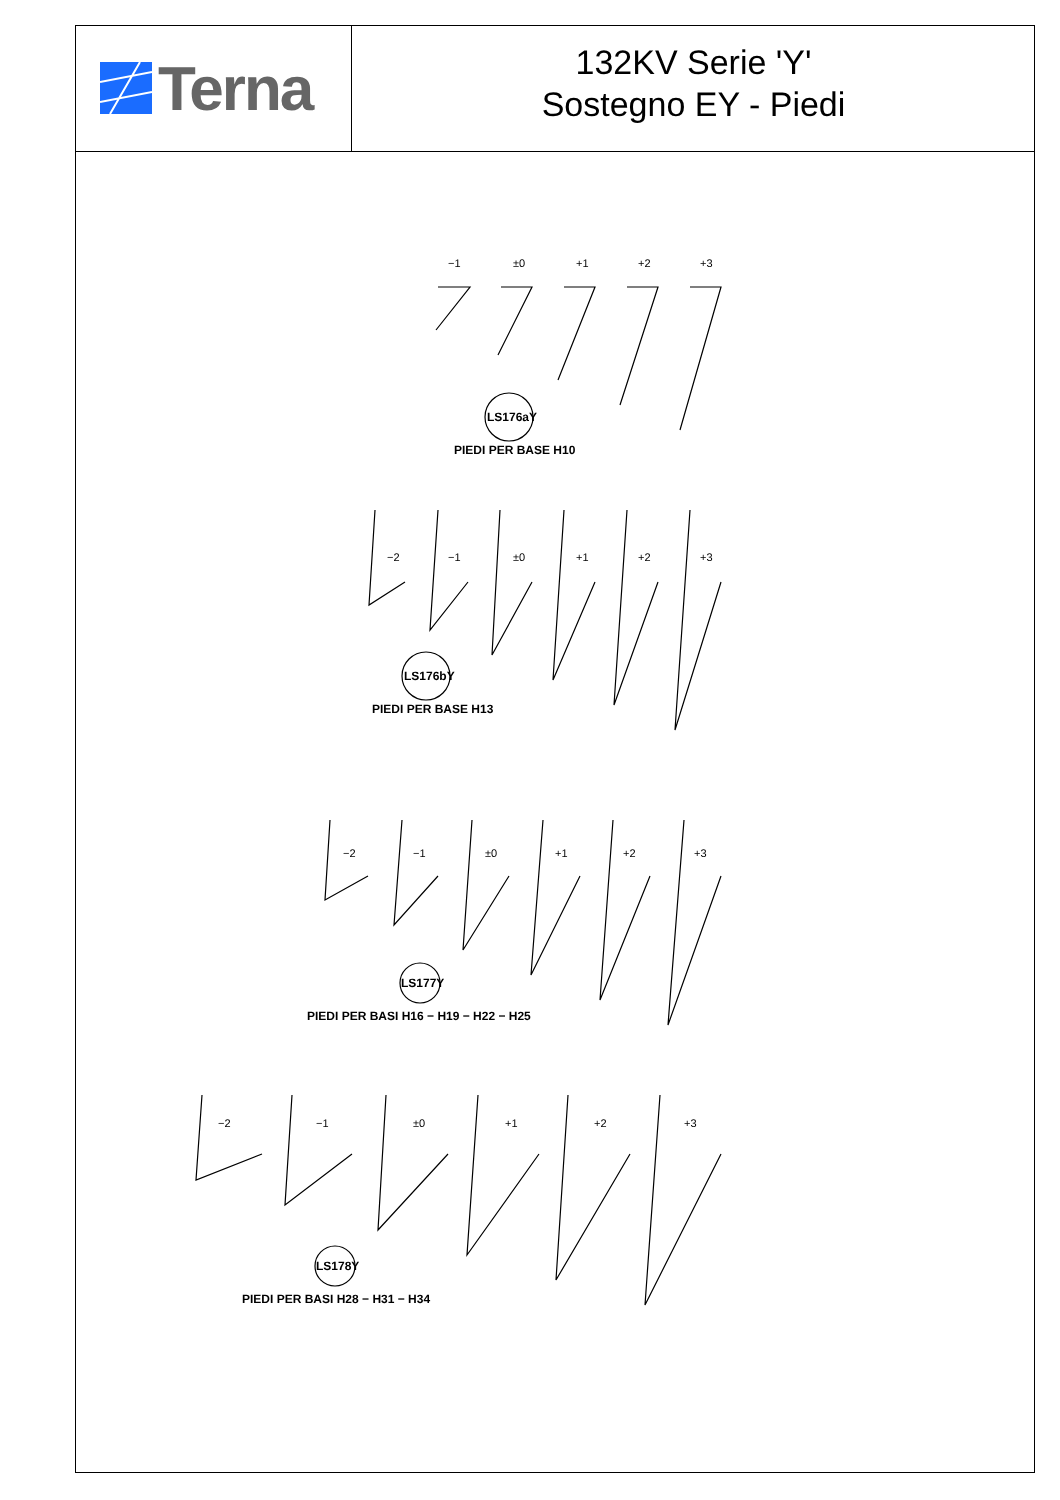Terna
132KV Serie 'Y'
Sostegno EY - Piedi
−1
±0
+1
+2
+3
−2
−1
±0
+1
+2
+3
−2
−1
±0
+1
+2
+3
−2
−1
±0
+1
+2
+3
PIEDI PER BASE H10
PIEDI PER BASE H13
PIEDI PER BASI H16 − H19 − H22 − H25
PIEDI PER BASI H28 − H31 − H34
LS176aY
LS176bY
LS177Y
LS178Y